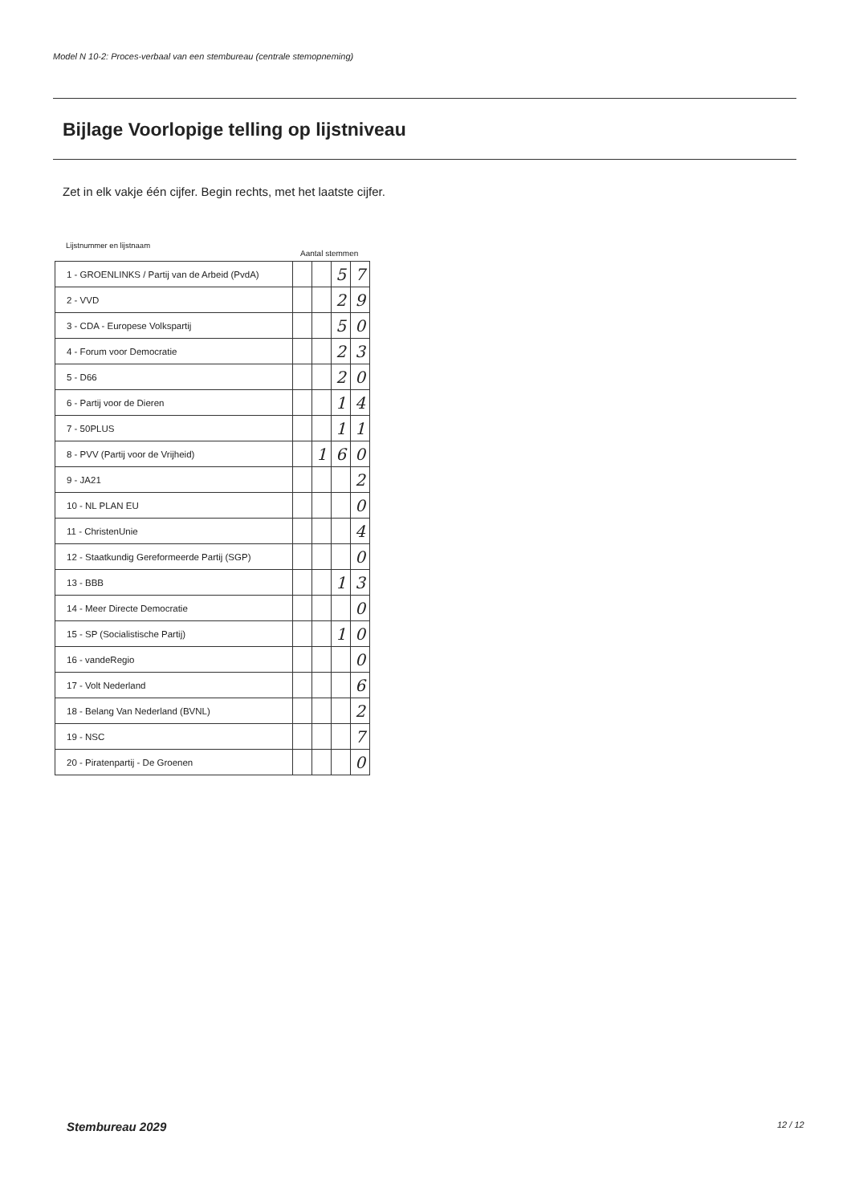Model N 10-2: Proces-verbaal van een stembureau (centrale stemopneming)
Bijlage Voorlopige telling op lijstniveau
Zet in elk vakje één cijfer. Begin rechts, met het laatste cijfer.
Lijstnummer en lijstnaam
Aantal stemmen
| 1 - GROENLINKS / Partij van de Arbeid (PvdA) | | | 5 | 7 |
| 2 - VVD | | | 2 | 9 |
| 3 - CDA - Europese Volkspartij | | | 5 | 0 |
| 4 - Forum voor Democratie | | | 2 | 3 |
| 5 - D66 | | | 2 | 0 |
| 6 - Partij voor de Dieren | | | 1 | 4 |
| 7 - 50PLUS | | | 1 | 1 |
| 8 - PVV (Partij voor de Vrijheid) | | 1 | 6 | 0 |
| 9 - JA21 | | | | 2 |
| 10 - NL PLAN EU | | | | 0 |
| 11 - ChristenUnie | | | | 4 |
| 12 - Staatkundig Gereformeerde Partij (SGP) | | | | 0 |
| 13 - BBB | | | 1 | 3 |
| 14 - Meer Directe Democratie | | | | 0 |
| 15 - SP (Socialistische Partij) | | | 1 | 0 |
| 16 - vandeRegio | | | | 0 |
| 17 - Volt Nederland | | | | 6 |
| 18 - Belang Van Nederland (BVNL) | | | | 2 |
| 19 - NSC | | | | 7 |
| 20 - Piratenpartij - De Groenen | | | | 0 |
Stembureau 2029 12 / 12